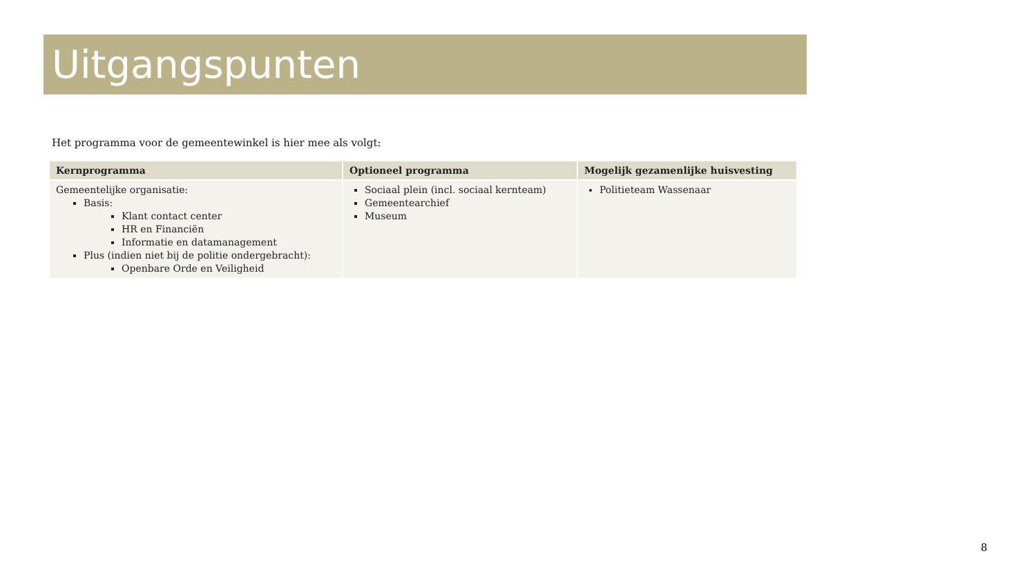Uitgangspunten
Het programma voor de gemeentewinkel is hier mee als volgt:
| Kernprogramma | Optioneel programma | Mogelijk gezamenlijke huisvesting |
| --- | --- | --- |
| Gemeentelijke organisatie: Basis: Klant contact center HR en Financiën Informatie en datamanagement Plus (indien niet bij de politie ondergebracht): Openbare Orde en Veiligheid | Sociaal plein (incl. sociaal kernteam) Gemeentearchief Museum | Politieteam Wassenaar |
8